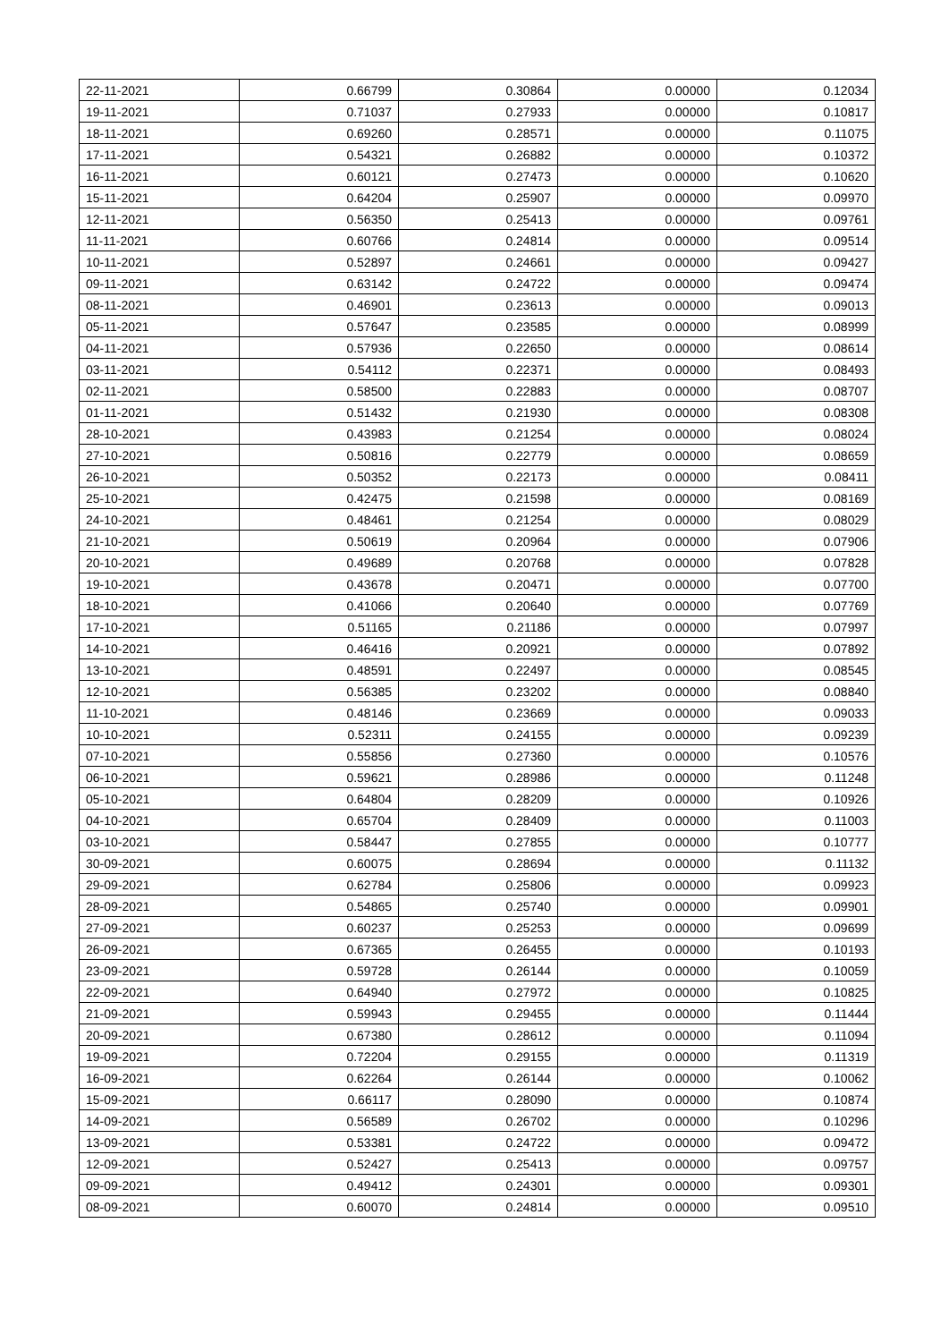| 22-11-2021 | 0.66799 | 0.30864 | 0.00000 | 0.12034 |
| 19-11-2021 | 0.71037 | 0.27933 | 0.00000 | 0.10817 |
| 18-11-2021 | 0.69260 | 0.28571 | 0.00000 | 0.11075 |
| 17-11-2021 | 0.54321 | 0.26882 | 0.00000 | 0.10372 |
| 16-11-2021 | 0.60121 | 0.27473 | 0.00000 | 0.10620 |
| 15-11-2021 | 0.64204 | 0.25907 | 0.00000 | 0.09970 |
| 12-11-2021 | 0.56350 | 0.25413 | 0.00000 | 0.09761 |
| 11-11-2021 | 0.60766 | 0.24814 | 0.00000 | 0.09514 |
| 10-11-2021 | 0.52897 | 0.24661 | 0.00000 | 0.09427 |
| 09-11-2021 | 0.63142 | 0.24722 | 0.00000 | 0.09474 |
| 08-11-2021 | 0.46901 | 0.23613 | 0.00000 | 0.09013 |
| 05-11-2021 | 0.57647 | 0.23585 | 0.00000 | 0.08999 |
| 04-11-2021 | 0.57936 | 0.22650 | 0.00000 | 0.08614 |
| 03-11-2021 | 0.54112 | 0.22371 | 0.00000 | 0.08493 |
| 02-11-2021 | 0.58500 | 0.22883 | 0.00000 | 0.08707 |
| 01-11-2021 | 0.51432 | 0.21930 | 0.00000 | 0.08308 |
| 28-10-2021 | 0.43983 | 0.21254 | 0.00000 | 0.08024 |
| 27-10-2021 | 0.50816 | 0.22779 | 0.00000 | 0.08659 |
| 26-10-2021 | 0.50352 | 0.22173 | 0.00000 | 0.08411 |
| 25-10-2021 | 0.42475 | 0.21598 | 0.00000 | 0.08169 |
| 24-10-2021 | 0.48461 | 0.21254 | 0.00000 | 0.08029 |
| 21-10-2021 | 0.50619 | 0.20964 | 0.00000 | 0.07906 |
| 20-10-2021 | 0.49689 | 0.20768 | 0.00000 | 0.07828 |
| 19-10-2021 | 0.43678 | 0.20471 | 0.00000 | 0.07700 |
| 18-10-2021 | 0.41066 | 0.20640 | 0.00000 | 0.07769 |
| 17-10-2021 | 0.51165 | 0.21186 | 0.00000 | 0.07997 |
| 14-10-2021 | 0.46416 | 0.20921 | 0.00000 | 0.07892 |
| 13-10-2021 | 0.48591 | 0.22497 | 0.00000 | 0.08545 |
| 12-10-2021 | 0.56385 | 0.23202 | 0.00000 | 0.08840 |
| 11-10-2021 | 0.48146 | 0.23669 | 0.00000 | 0.09033 |
| 10-10-2021 | 0.52311 | 0.24155 | 0.00000 | 0.09239 |
| 07-10-2021 | 0.55856 | 0.27360 | 0.00000 | 0.10576 |
| 06-10-2021 | 0.59621 | 0.28986 | 0.00000 | 0.11248 |
| 05-10-2021 | 0.64804 | 0.28209 | 0.00000 | 0.10926 |
| 04-10-2021 | 0.65704 | 0.28409 | 0.00000 | 0.11003 |
| 03-10-2021 | 0.58447 | 0.27855 | 0.00000 | 0.10777 |
| 30-09-2021 | 0.60075 | 0.28694 | 0.00000 | 0.11132 |
| 29-09-2021 | 0.62784 | 0.25806 | 0.00000 | 0.09923 |
| 28-09-2021 | 0.54865 | 0.25740 | 0.00000 | 0.09901 |
| 27-09-2021 | 0.60237 | 0.25253 | 0.00000 | 0.09699 |
| 26-09-2021 | 0.67365 | 0.26455 | 0.00000 | 0.10193 |
| 23-09-2021 | 0.59728 | 0.26144 | 0.00000 | 0.10059 |
| 22-09-2021 | 0.64940 | 0.27972 | 0.00000 | 0.10825 |
| 21-09-2021 | 0.59943 | 0.29455 | 0.00000 | 0.11444 |
| 20-09-2021 | 0.67380 | 0.28612 | 0.00000 | 0.11094 |
| 19-09-2021 | 0.72204 | 0.29155 | 0.00000 | 0.11319 |
| 16-09-2021 | 0.62264 | 0.26144 | 0.00000 | 0.10062 |
| 15-09-2021 | 0.66117 | 0.28090 | 0.00000 | 0.10874 |
| 14-09-2021 | 0.56589 | 0.26702 | 0.00000 | 0.10296 |
| 13-09-2021 | 0.53381 | 0.24722 | 0.00000 | 0.09472 |
| 12-09-2021 | 0.52427 | 0.25413 | 0.00000 | 0.09757 |
| 09-09-2021 | 0.49412 | 0.24301 | 0.00000 | 0.09301 |
| 08-09-2021 | 0.60070 | 0.24814 | 0.00000 | 0.09510 |